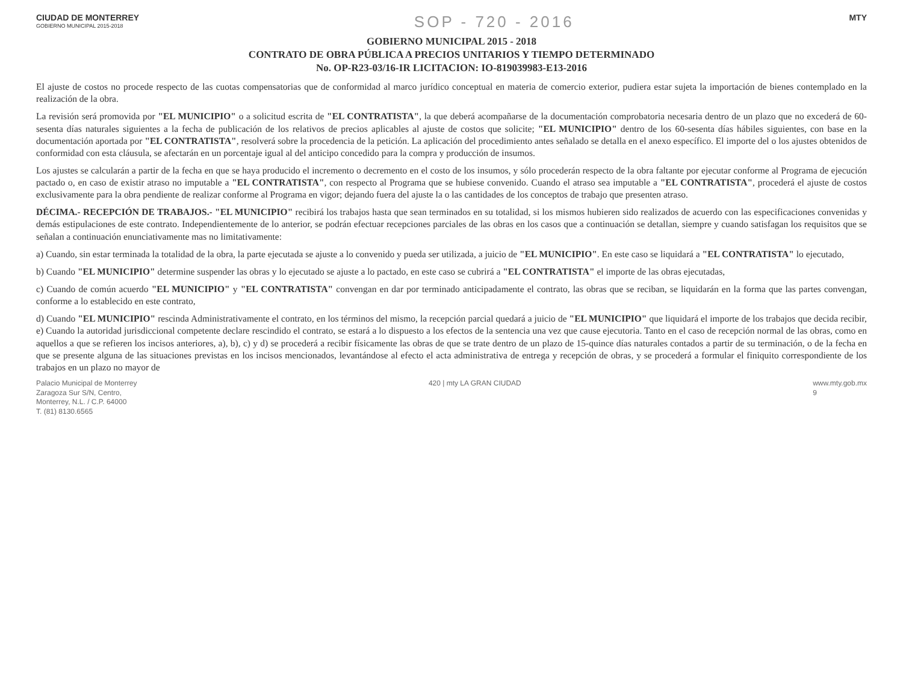CIUDAD DE MONTERREY
GOBIERNO MUNICIPAL 2015-2018
SOP - 720 - 2016
MTY
GOBIERNO MUNICIPAL 2015 - 2018
CONTRATO DE OBRA PÚBLICA A PRECIOS UNITARIOS Y TIEMPO DETERMINADO
No. OP-R23-03/16-IR LICITACION: IO-819039983-E13-2016
El ajuste de costos no procede respecto de las cuotas compensatorias que de conformidad al marco jurídico conceptual en materia de comercio exterior, pudiera estar sujeta la importación de bienes contemplado en la realización de la obra.
La revisión será promovida por "EL MUNICIPIO" o a solicitud escrita de "EL CONTRATISTA", la que deberá acompañarse de la documentación comprobatoria necesaria dentro de un plazo que no excederá de 60- sesenta días naturales siguientes a la fecha de publicación de los relativos de precios aplicables al ajuste de costos que solicite; "EL MUNICIPIO" dentro de los 60-sesenta días hábiles siguientes, con base en la documentación aportada por "EL CONTRATISTA", resolverá sobre la procedencia de la petición. La aplicación del procedimiento antes señalado se detalla en el anexo específico. El importe del o los ajustes obtenidos de conformidad con esta cláusula, se afectarán en un porcentaje igual al del anticipo concedido para la compra y producción de insumos.
Los ajustes se calcularán a partir de la fecha en que se haya producido el incremento o decremento en el costo de los insumos, y sólo procederán respecto de la obra faltante por ejecutar conforme al Programa de ejecución pactado o, en caso de existir atraso no imputable a "EL CONTRATISTA", con respecto al Programa que se hubiese convenido. Cuando el atraso sea imputable a "EL CONTRATISTA", procederá el ajuste de costos exclusivamente para la obra pendiente de realizar conforme al Programa en vigor; dejando fuera del ajuste la o las cantidades de los conceptos de trabajo que presenten atraso.
DÉCIMA.- RECEPCIÓN DE TRABAJOS.- "EL MUNICIPIO" recibirá los trabajos hasta que sean terminados en su totalidad, si los mismos hubieren sido realizados de acuerdo con las especificaciones convenidas y demás estipulaciones de este contrato. Independientemente de lo anterior, se podrán efectuar recepciones parciales de las obras en los casos que a continuación se detallan, siempre y cuando satisfagan los requisitos que se señalan a continuación enunciativamente mas no limitativamente:
a) Cuando, sin estar terminada la totalidad de la obra, la parte ejecutada se ajuste a lo convenido y pueda ser utilizada, a juicio de "EL MUNICIPIO". En este caso se liquidará a "EL CONTRATISTA" lo ejecutado,
b) Cuando "EL MUNICIPIO" determine suspender las obras y lo ejecutado se ajuste a lo pactado, en este caso se cubrirá a "EL CONTRATISTA" el importe de las obras ejecutadas,
c) Cuando de común acuerdo "EL MUNICIPIO" y "EL CONTRATISTA" convengan en dar por terminado anticipadamente el contrato, las obras que se reciban, se liquidarán en la forma que las partes convengan, conforme a lo establecido en este contrato,
d) Cuando "EL MUNICIPIO" rescinda Administrativamente el contrato, en los términos del mismo, la recepción parcial quedará a juicio de "EL MUNICIPIO" que liquidará el importe de los trabajos que decida recibir, e) Cuando la autoridad jurisdiccional competente declare rescindido el contrato, se estará a lo dispuesto a los efectos de la sentencia una vez que cause ejecutoria. Tanto en el caso de recepción normal de las obras, como en aquellos a que se refieren los incisos anteriores, a), b), c) y d) se procederá a recibir físicamente las obras de que se trate dentro de un plazo de 15-quince días naturales contados a partir de su terminación, o de la fecha en que se presente alguna de las situaciones previstas en los incisos mencionados, levantándose al efecto el acta administrativa de entrega y recepción de obras, y se procederá a formular el finiquito correspondiente de los trabajos en un plazo no mayor de
Palacio Municipal de Monterrey
Zaragoza Sur S/N, Centro,
Monterrey, N.L. / C.P. 64000
T. (81) 8130.6565
420 | mty LA GRAN CIUDAD www.mty.gob.mx
9